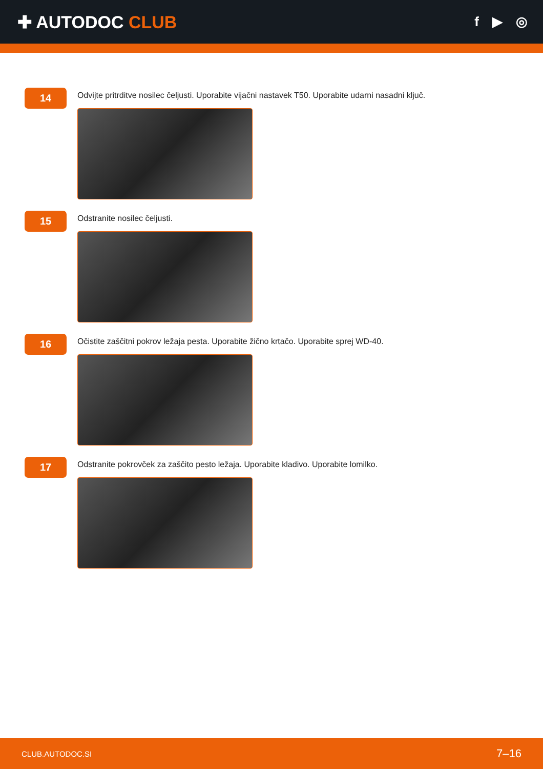✚ AUTODOC CLUB
f ▶ ◎
14
Odvijte pritrditve nosilec čeljusti. Uporabite vijačni nastavek T50. Uporabite udarni nasadni ključ.
15
Odstranite nosilec čeljusti.
16
Očistite zaščitni pokrov ležaja pesta. Uporabite žično krtačo. Uporabite sprej WD-40.
17
Odstranite pokrovček za zaščito pesto ležaja. Uporabite kladivo. Uporabite lomilko.
CLUB.AUTODOC.SI 7–16